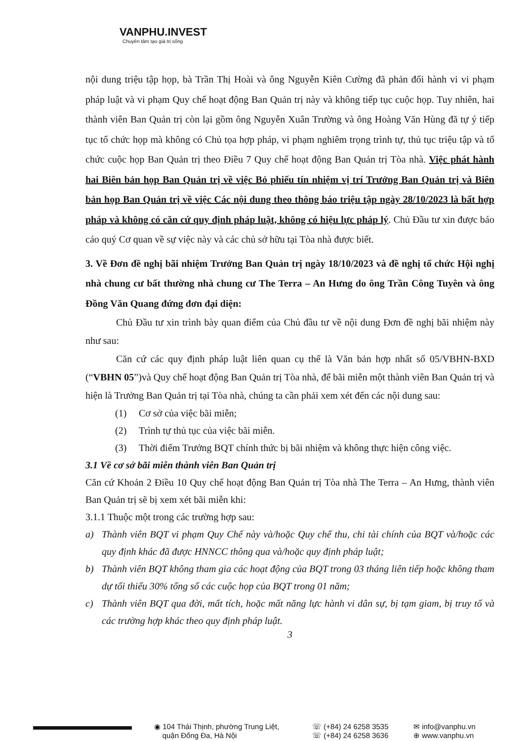VANPHU.INVEST
Chuyên tâm tạo giá trị sống
nội dung triệu tập họp, bà Trần Thị Hoài và ông Nguyễn Kiên Cường đã phản đối hành vi vi phạm pháp luật và vi phạm Quy chế hoạt động Ban Quản trị này và không tiếp tục cuộc họp. Tuy nhiên, hai thành viên Ban Quản trị còn lại gồm ông Nguyễn Xuân Trường và ông Hoàng Văn Hùng đã tự ý tiếp tục tổ chức họp mà không có Chủ tọa hợp pháp, vi phạm nghiêm trọng trình tự, thủ tục triệu tập và tổ chức cuộc họp Ban Quản trị theo Điều 7 Quy chế hoạt động Ban Quản trị Tòa nhà. Việc phát hành hai Biên bản họp Ban Quản trị về việc Bỏ phiếu tín nhiệm vị trí Trưởng Ban Quản trị và Biên bản họp Ban Quản trị về việc Các nội dung theo thông báo triệu tập ngày 28/10/2023 là bất hợp pháp và không có căn cứ quy định pháp luật, không có hiệu lực pháp lý. Chủ Đầu tư xin được báo cáo quý Cơ quan về sự việc này và các chủ sở hữu tại Tòa nhà được biết.
3. Về Đơn đề nghị bãi nhiệm Trưởng Ban Quản trị ngày 18/10/2023 và đề nghị tổ chức Hội nghị nhà chung cư bất thường nhà chung cư The Terra – An Hưng do ông Trần Công Tuyên và ông Đồng Văn Quang đứng đơn đại diện:
Chủ Đầu tư xin trình bày quan điểm của Chủ đầu tư về nội dung Đơn đề nghị bãi nhiệm này như sau:
Căn cứ các quy định pháp luật liên quan cụ thể là Văn bản hợp nhất số 05/VBHN-BXD (“VBHN 05”)và Quy chế hoạt động Ban Quản trị Tòa nhà, để bãi miễn một thành viên Ban Quản trị và hiện là Trưởng Ban Quản trị tại Tòa nhà, chúng ta cần phải xem xét đến các nội dung sau:
(1) Cơ sở của việc bãi miễn;
(2) Trình tự thủ tục của việc bãi miễn.
(3) Thời điểm Trưởng BQT chính thức bị bãi nhiệm và không thực hiện công việc.
3.1 Về cơ sở bãi miễn thành viên Ban Quản trị
Căn cứ Khoản 2 Điều 10 Quy chế hoạt động Ban Quản trị Tòa nhà The Terra – An Hưng, thành viên Ban Quản trị sẽ bị xem xét bãi miễn khi:
3.1.1 Thuộc một trong các trường hợp sau:
a) Thành viên BQT vi phạm Quy Chế này và/hoặc Quy chế thu, chi tài chính của BQT và/hoặc các quy định khác đã được HNNCC thông qua và/hoặc quy định pháp luật;
b) Thành viên BQT không tham gia các hoạt động của BQT trong 03 tháng liên tiếp hoặc không tham dự tối thiểu 30% tổng số các cuộc họp của BQT trong 01 năm;
c) Thành viên BQT qua đời, mất tích, hoặc mất năng lực hành vi dân sự, bị tạm giam, bị truy tố và các trường hợp khác theo quy định pháp luật.
3
◉ 104 Thái Thịnh, phường Trung Liệt,
quận Đống Đa, Hà Nội
☏ (+84) 24 6258 3535
☏ (+84) 24 6258 3636
✉ info@vanphu.vn
⊕ www.vanphu.vn